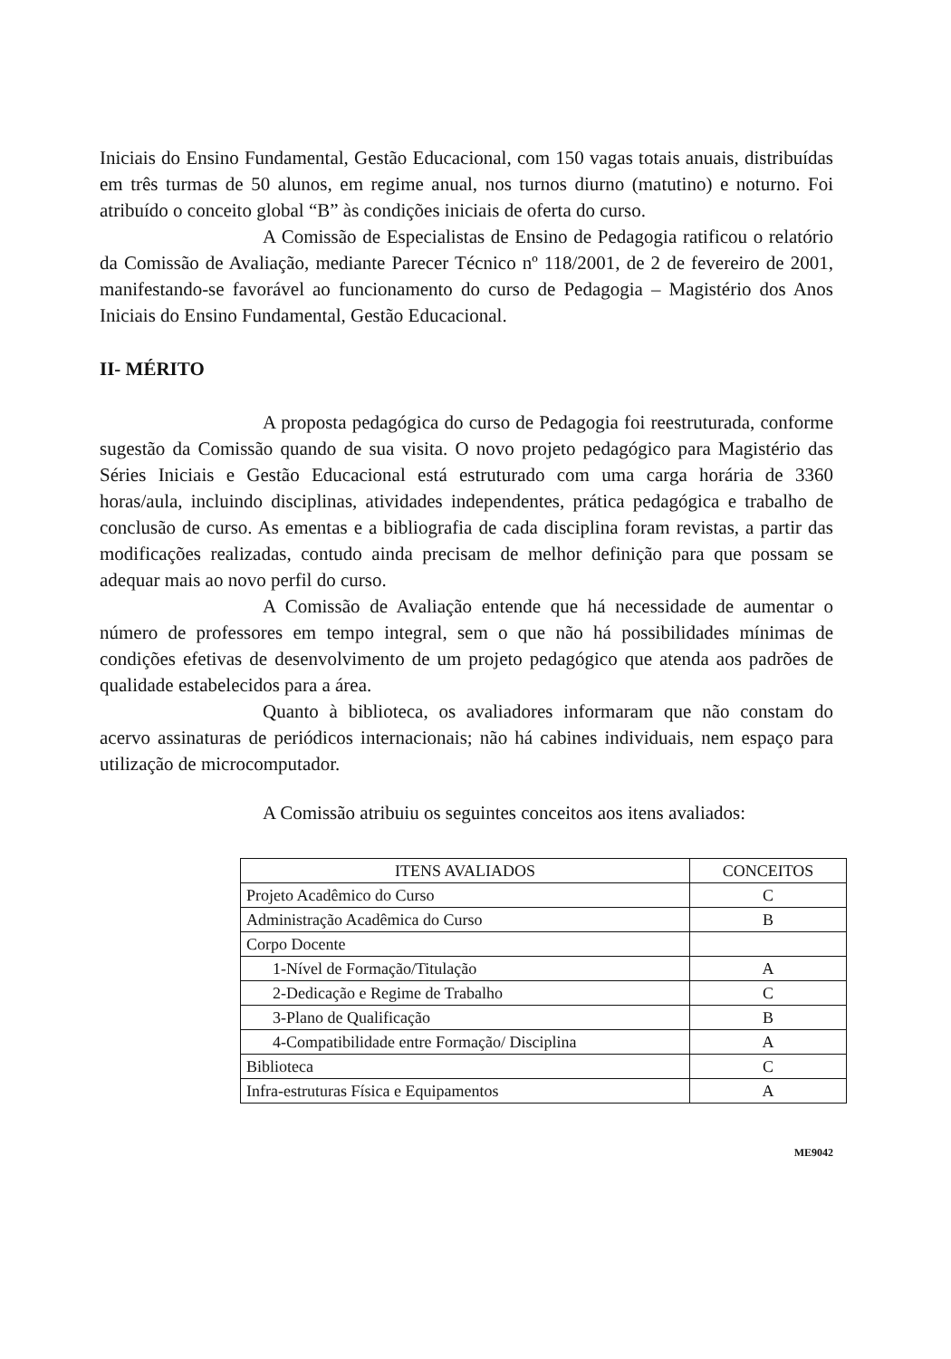Iniciais do Ensino Fundamental, Gestão Educacional, com 150 vagas totais anuais, distribuídas em três turmas de 50 alunos, em regime anual, nos turnos diurno (matutino) e noturno. Foi atribuído o conceito global “B” às condições iniciais de oferta do curso.
A Comissão de Especialistas de Ensino de Pedagogia ratificou o relatório da Comissão de Avaliação, mediante Parecer Técnico nº 118/2001, de 2 de fevereiro de 2001, manifestando-se favorável ao funcionamento do curso de Pedagogia – Magistério dos Anos Iniciais do Ensino Fundamental, Gestão Educacional.
II- MÉRITO
A proposta pedagógica do curso de Pedagogia foi reestruturada, conforme sugestão da Comissão quando de sua visita. O novo projeto pedagógico para Magistério das Séries Iniciais e Gestão Educacional está estruturado com uma carga horária de 3360 horas/aula, incluindo disciplinas, atividades independentes, prática pedagógica e trabalho de conclusão de curso. As ementas e a bibliografia de cada disciplina foram revistas, a partir das modificações realizadas, contudo ainda precisam de melhor definição para que possam se adequar mais ao novo perfil do curso.
A Comissão de Avaliação entende que há necessidade de aumentar o número de professores em tempo integral, sem o que não há possibilidades mínimas de condições efetivas de desenvolvimento de um projeto pedagógico que atenda aos padrões de qualidade estabelecidos para a área.
Quanto à biblioteca, os avaliadores informaram que não constam do acervo assinaturas de periódicos internacionais; não há cabines individuais, nem espaço para utilização de microcomputador.
A Comissão atribuiu os seguintes conceitos aos itens avaliados:
| ITENS AVALIADOS | CONCEITOS |
| --- | --- |
| Projeto Acadêmico do Curso | C |
| Administração Acadêmica do Curso | B |
| Corpo Docente | |
| 1-Nível de Formação/Titulação | A |
| 2-Dedicação e Regime de Trabalho | C |
| 3-Plano de Qualificação | B |
| 4-Compatibilidade entre Formação/ Disciplina | A |
| Biblioteca | C |
| Infra-estruturas Física e Equipamentos | A |
ME9042